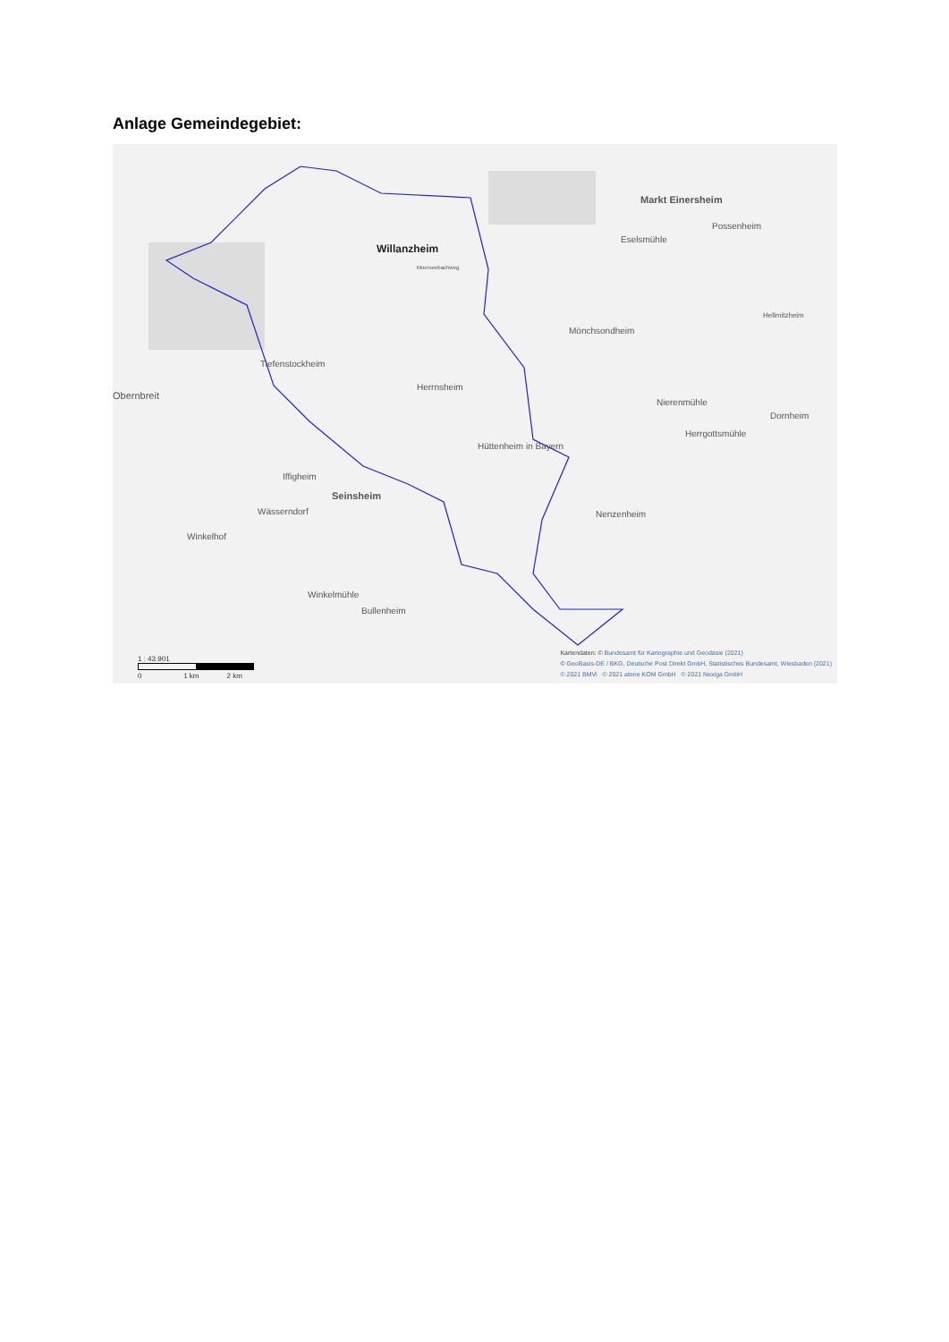Anlage Gemeindegebiet:
Willanzheim
Moorseebachweg
Markt Einersheim
Possenheim
Eselsmühle
Mönchsondheim
Herrnsheim
Tiefenstockheim
Obernbreit
Nierenmühle
Herrgottsmühle
Dornheim
Hüttenheim in Bayern
Iffigheim
Seinsheim
Wässerndorf Nenzenheim
Winkelhof
Winkelmühle
Bullenheim
Hellmitzheim
1 : 43.901
0 1 km 2 km
Kartendaten: © Bundesamt für Kartographie und Geodäsie (2021)
© GeoBasis-DE / BKG, Deutsche Post Direkt GmbH, Statistisches Bundesamt, Wiesbaden (2021)
© 2021 BMVi © 2021 atene KOM GmbH © 2021 Nexiga GmbH